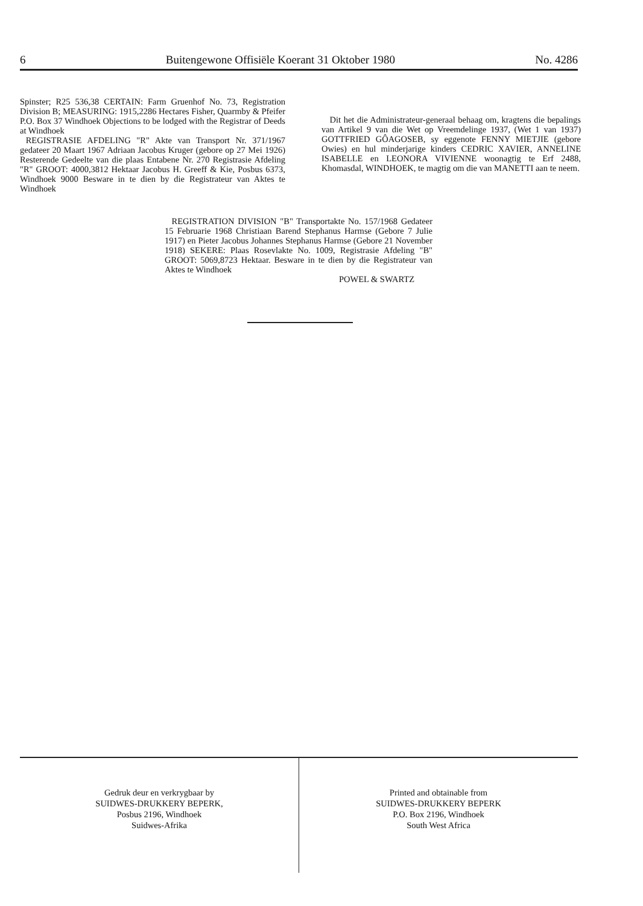6 Buitengewone Offisiële Koerant 31 Oktober 1980 No. 4286
Spinster; R25 536,38 CERTAIN: Farm Gruenhof No. 73, Registration Division B; MEASURING: 1915,2286 Hectares Fisher, Quarmby & Pfeifer P.O. Box 37 Windhoek Objections to be lodged with the Registrar of Deeds at Windhoek
REGISTRASIE AFDELING "R" Akte van Transport Nr. 371/1967 gedateer 20 Maart 1967 Adriaan Jacobus Kruger (gebore op 27 Mei 1926) Resterende Gedeelte van die plaas Entabene Nr. 270 Registrasie Afdeling "R" GROOT: 4000,3812 Hektaar Jacobus H. Greeff & Kie, Posbus 6373, Windhoek 9000 Besware in te dien by die Registrateur van Aktes te Windhoek
Dit het die Administrateur-generaal behaag om, kragtens die bepalings van Artikel 9 van die Wet op Vreemdelinge 1937, (Wet 1 van 1937) GOTTFRIED GÔAGOSEB, sy eggenote FENNY MIETJIE (gebore Owies) en hul minderjarige kinders CEDRIC XAVIER, ANNELINE ISABELLE en LEONORA VIVIENNE woonagtig te Erf 2488, Khomasdal, WINDHOEK, te magtig om die van MANETTI aan te neem.
REGISTRATION DIVISION "B" Transportakte No. 157/1968 Gedateer 15 Februarie 1968 Christiaan Barend Stephanus Harmse (Gebore 7 Julie 1917) en Pieter Jacobus Johannes Stephanus Harmse (Gebore 21 November 1918) SEKERE: Plaas Rosevlakte No. 1009, Registrasie Afdeling "B" GROOT: 5069,8723 Hektaar. Besware in te dien by die Registrateur van Aktes te Windhoek
POWEL & SWARTZ
Gedruk deur en verkrygbaar by
SUIDWES-DRUKKERY BEPERK,
Posbus 2196, Windhoek
Suidwes-Afrika
Printed and obtainable from
SUIDWES-DRUKKERY BEPERK
P.O. Box 2196, Windhoek
South West Africa